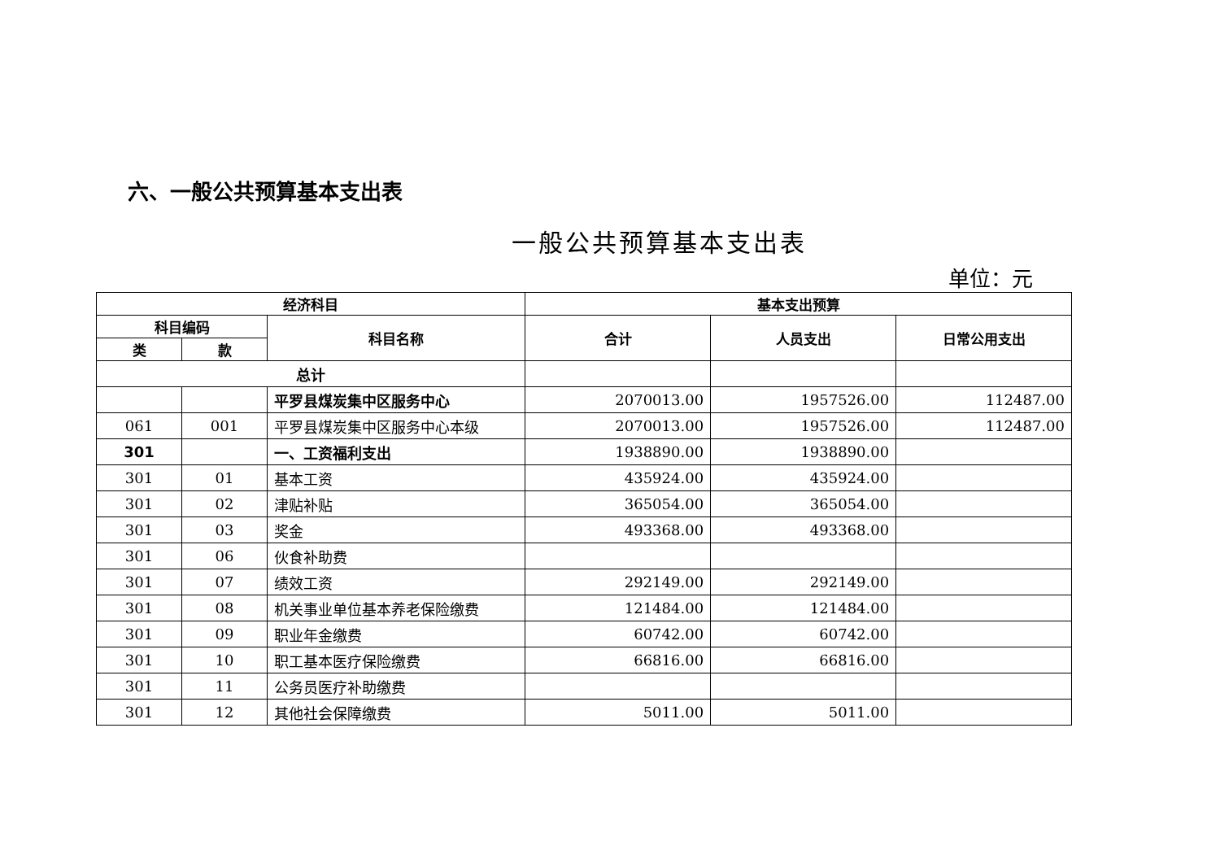六、一般公共预算基本支出表
一般公共预算基本支出表
单位：元
| 经济科目 | | | 基本支出预算 | | |
| --- | --- | --- | --- | --- | --- |
| 科目编码 | | 科目名称 | 合计 | 人员支出 | 日常公用支出 |
| 类 | 款 | | | | |
| 总计 | | | | | |
| | | 平罗县煤炭集中区服务中心 | 2070013.00 | 1957526.00 | 112487.00 |
| 061 | 001 | 平罗县煤炭集中区服务中心本级 | 2070013.00 | 1957526.00 | 112487.00 |
| 301 | | 一、工资福利支出 | 1938890.00 | 1938890.00 | |
| 301 | 01 | 基本工资 | 435924.00 | 435924.00 | |
| 301 | 02 | 津贴补贴 | 365054.00 | 365054.00 | |
| 301 | 03 | 奖金 | 493368.00 | 493368.00 | |
| 301 | 06 | 伙食补助费 | | | |
| 301 | 07 | 绩效工资 | 292149.00 | 292149.00 | |
| 301 | 08 | 机关事业单位基本养老保险缴费 | 121484.00 | 121484.00 | |
| 301 | 09 | 职业年金缴费 | 60742.00 | 60742.00 | |
| 301 | 10 | 职工基本医疗保险缴费 | 66816.00 | 66816.00 | |
| 301 | 11 | 公务员医疗补助缴费 | | | |
| 301 | 12 | 其他社会保障缴费 | 5011.00 | 5011.00 | |